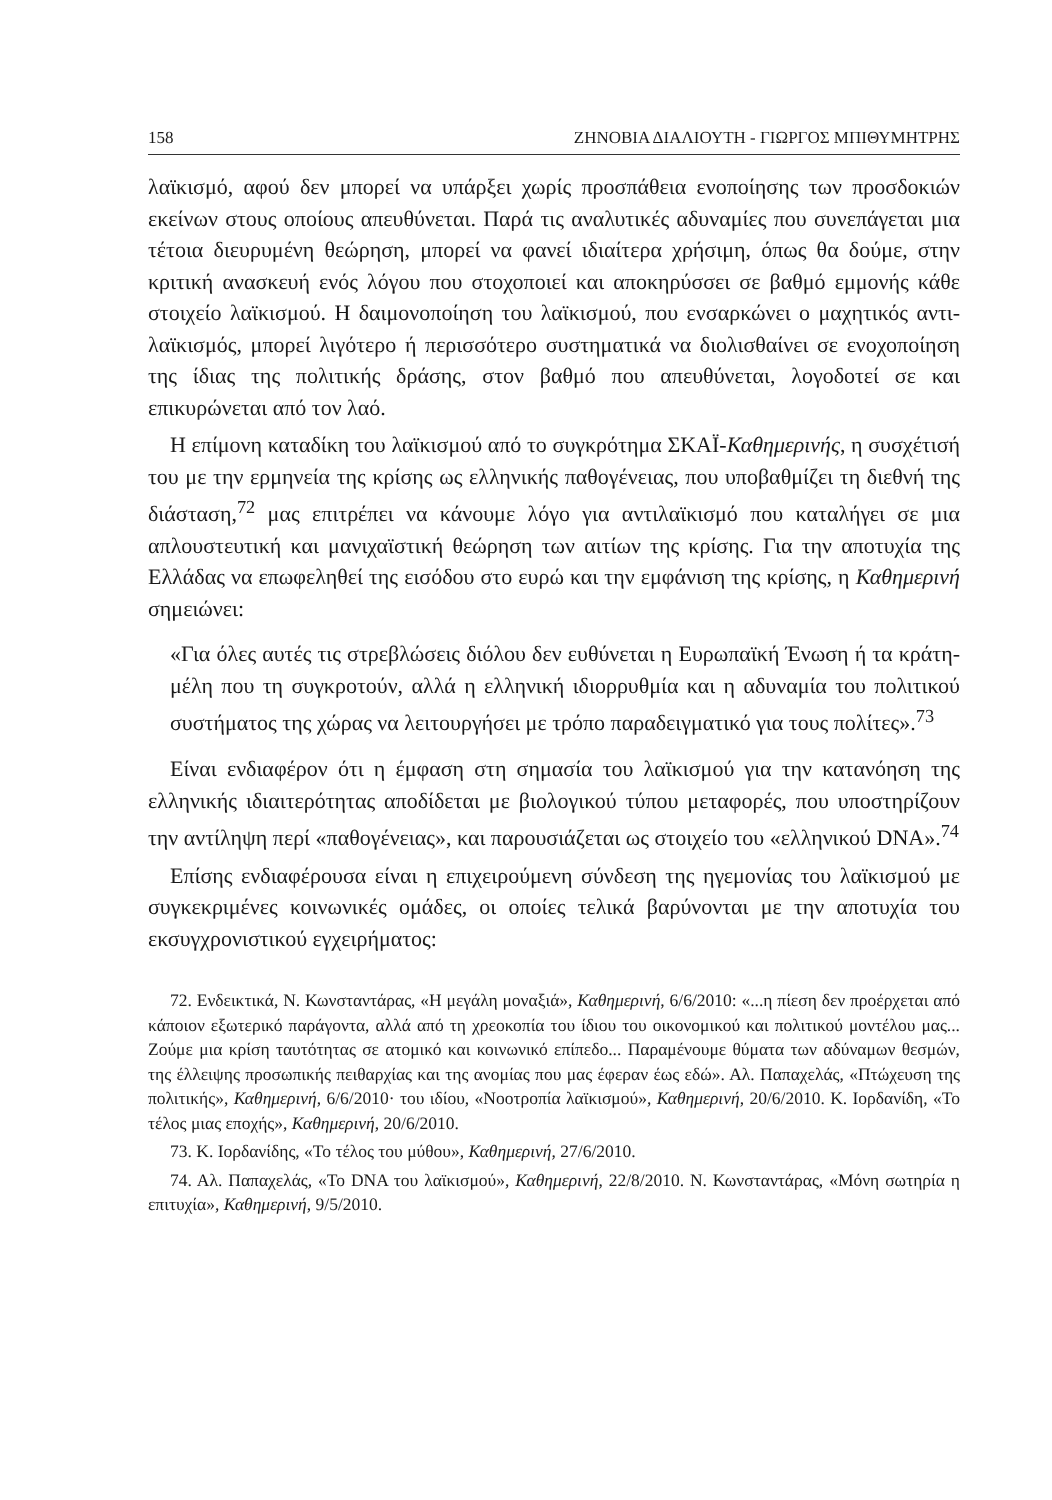158 ΖΗΝΟΒΙΑ ΔΙΑΛΙΟΥΤΗ - ΓΙΩΡΓΟΣ ΜΠΙΘΥΜΗΤΡΗΣ
λαϊκισμό, αφού δεν μπορεί να υπάρξει χωρίς προσπάθεια ενοποίησης των προσδοκιών εκείνων στους οποίους απευθύνεται. Παρά τις αναλυτικές αδυναμίες που συνεπάγεται μια τέτοια διευρυμένη θεώρηση, μπορεί να φανεί ιδιαίτερα χρήσιμη, όπως θα δούμε, στην κριτική ανασκευή ενός λόγου που στοχοποιεί και αποκηρύσσει σε βαθμό εμμονής κάθε στοιχείο λαϊκισμού. Η δαιμονοποίηση του λαϊκισμού, που ενσαρκώνει ο μαχητικός αντι-λαϊκισμός, μπορεί λιγότερο ή περισσότερο συστηματικά να διολισθαίνει σε ενοχοποίηση της ίδιας της πολιτικής δράσης, στον βαθμό που απευθύνεται, λογοδοτεί σε και επικυρώνεται από τον λαό.
Η επίμονη καταδίκη του λαϊκισμού από το συγκρότημα ΣΚΑΪ-Καθημερινής, η συσχέτισή του με την ερμηνεία της κρίσης ως ελληνικής παθογένειας, που υποβαθμίζει τη διεθνή της διάσταση,<sup>72</sup> μας επιτρέπει να κάνουμε λόγο για αντιλαϊκισμό που καταλήγει σε μια απλουστευτική και μανιχαϊστική θεώρηση των αιτίων της κρίσης. Για την αποτυχία της Ελλάδας να επωφεληθεί της εισόδου στο ευρώ και την εμφάνιση της κρίσης, η Καθημερινή σημειώνει:
«Για όλες αυτές τις στρεβλώσεις διόλου δεν ευθύνεται η Ευρωπαϊκή Ένωση ή τα κράτη-μέλη που τη συγκροτούν, αλλά η ελληνική ιδιορρυθμία και η αδυναμία του πολιτικού συστήματος της χώρας να λειτουργήσει με τρόπο παραδειγματικό για τους πολίτες».<sup>73</sup>
Είναι ενδιαφέρον ότι η έμφαση στη σημασία του λαϊκισμού για την κατανόηση της ελληνικής ιδιαιτερότητας αποδίδεται με βιολογικού τύπου μεταφορές, που υποστηρίζουν την αντίληψη περί «παθογένειας», και παρουσιάζεται ως στοιχείο του «ελληνικού DNA».<sup>74</sup>
Επίσης ενδιαφέρουσα είναι η επιχειρούμενη σύνδεση της ηγεμονίας του λαϊκισμού με συγκεκριμένες κοινωνικές ομάδες, οι οποίες τελικά βαρύνονται με την αποτυχία του εκσυγχρονιστικού εγχειρήματος:
72. Ενδεικτικά, Ν. Κωνσταντάρας, «Η μεγάλη μοναξιά», Καθημερινή, 6/6/2010: «...η πίεση δεν προέρχεται από κάποιον εξωτερικό παράγοντα, αλλά από τη χρεοκοπία του ίδιου του οικονομικού και πολιτικού μοντέλου μας... Ζούμε μια κρίση ταυτότητας σε ατομικό και κοινωνικό επίπεδο... Παραμένουμε θύματα των αδύναμων θεσμών, της έλλειψης προσωπικής πειθαρχίας και της ανομίας που μας έφεραν έως εδώ». Αλ. Παπαχελάς, «Πτώχευση της πολιτικής», Καθημερινή, 6/6/2010· του ιδίου, «Νοοτροπία λαϊκισμού», Καθημερινή, 20/6/2010. Κ. Ιορδανίδη, «Το τέλος μιας εποχής», Καθημερινή, 20/6/2010.
73. Κ. Ιορδανίδης, «Το τέλος του μύθου», Καθημερινή, 27/6/2010.
74. Αλ. Παπαχελάς, «Το DNA του λαϊκισμού», Καθημερινή, 22/8/2010. Ν. Κωνσταντάρας, «Μόνη σωτηρία η επιτυχία», Καθημερινή, 9/5/2010.